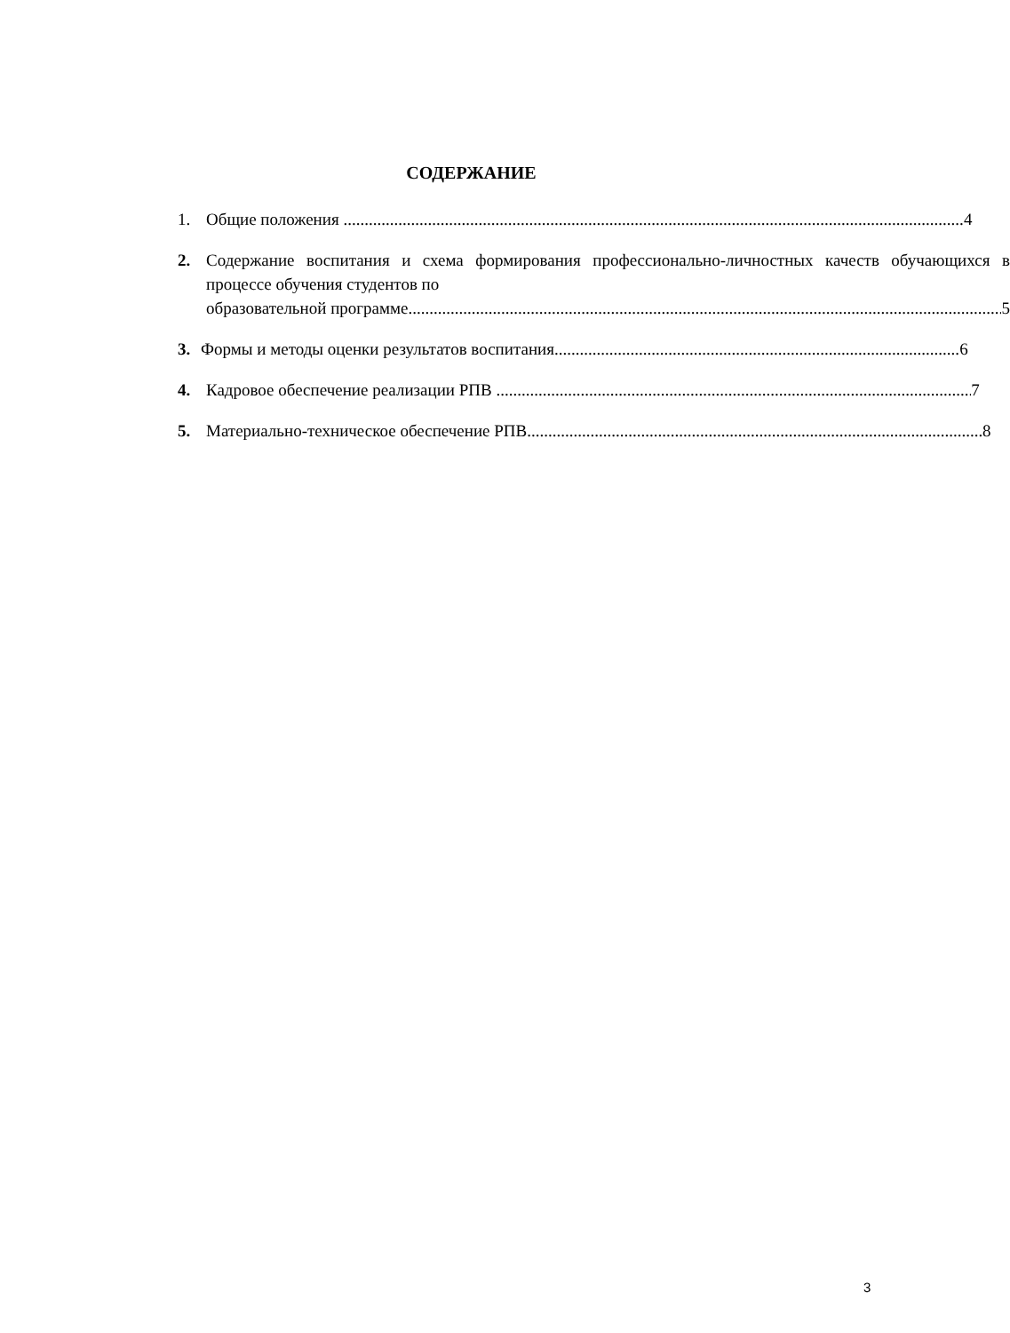СОДЕРЖАНИЕ
1. Общие положения 4
2. Содержание воспитания и схема формирования профессионально-личностных качеств обучающихся в процессе обучения студентов по
образовательной программе 5
3. Формы и методы оценки результатов воспитания 6
4. Кадровое обеспечение реализации РПВ 7
5. Материально-техническое обеспечение РПВ 8
3